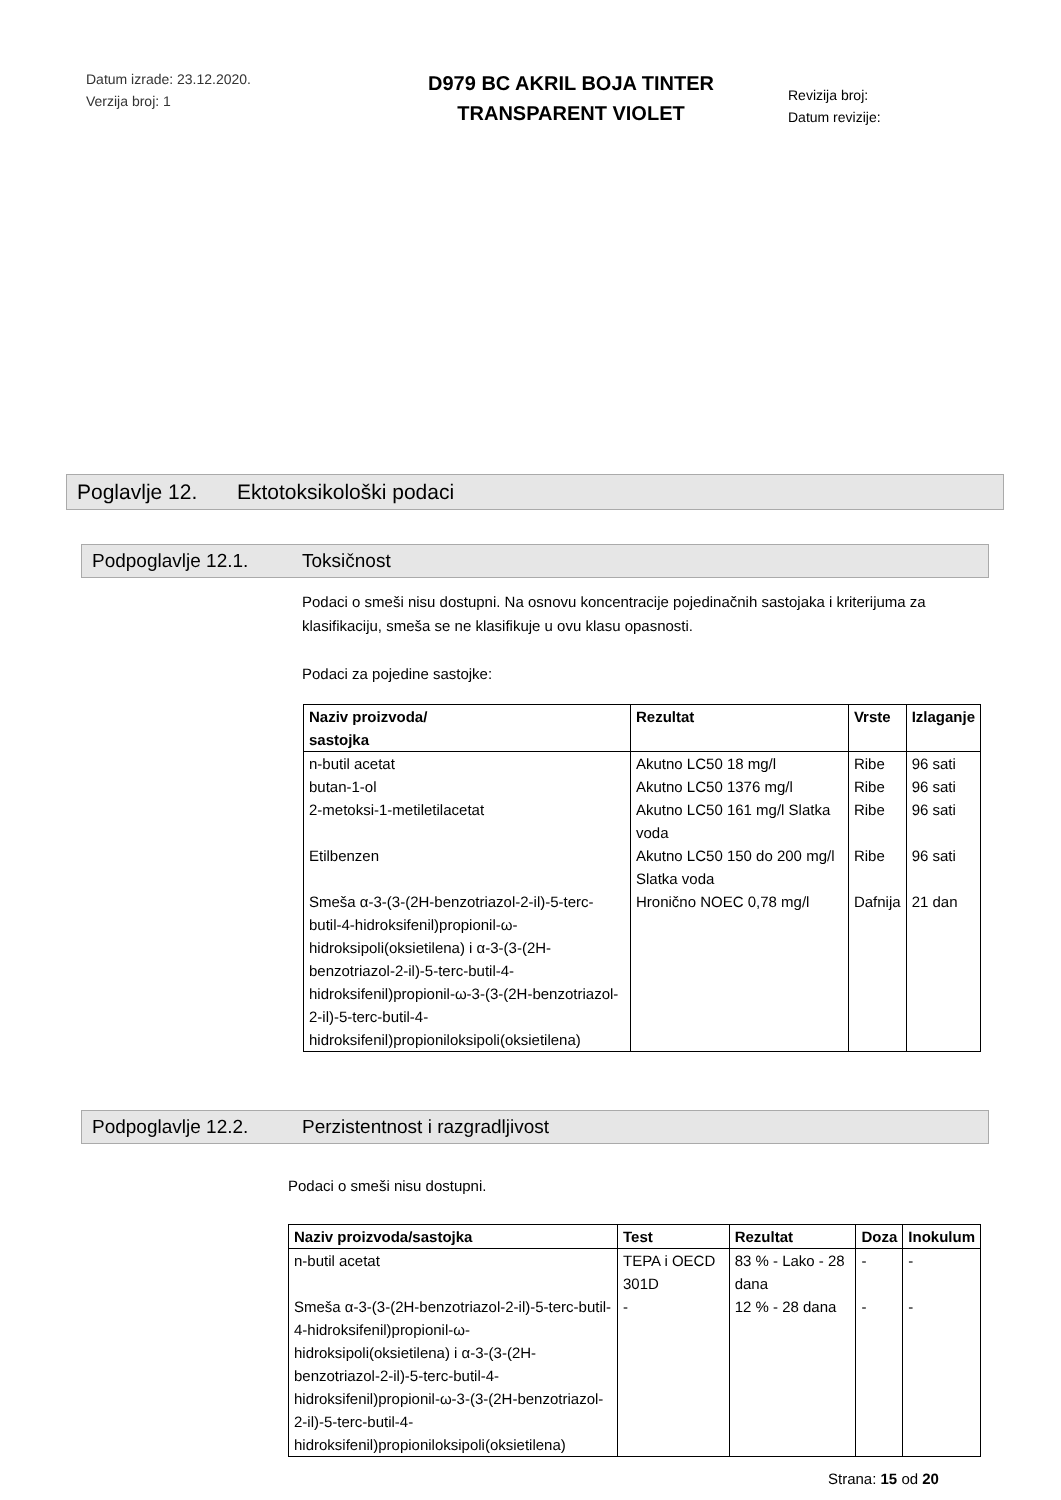Datum izrade: 23.12.2020.
Verzija broj: 1
D979 BC AKRIL BOJA TINTER
TRANSPARENT VIOLET
Revizija broj:
Datum revizije:
Poglavlje 12. Ektotoksikološki podaci
Podpoglavlje 12.1. Toksičnost
Podaci o smeši nisu dostupni. Na osnovu koncentracije pojedinačnih sastojaka i kriterijuma za klasifikaciju, smeša se ne klasifikuje u ovu klasu opasnosti.
Podaci za pojedine sastojke:
| Naziv proizvoda/ sastojka | Rezultat | Vrste | Izlaganje |
| --- | --- | --- | --- |
| n-butil acetat | Akutno LC50 18 mg/l | Ribe | 96 sati |
| butan-1-ol | Akutno LC50 1376 mg/l | Ribe | 96 sati |
| 2-metoksi-1-metiletilacetat | Akutno LC50 161 mg/l Slatka voda | Ribe | 96 sati |
| Etilbenzen | Akutno LC50 150 do 200 mg/l Slatka voda | Ribe | 96 sati |
| Smeša α-3-(3-(2H-benzotriazol-2-il)-5-terc-butil-4-hidroksifenil)propionil-ω-hidroksipoli(oksietilena) i α-3-(3-(2H-benzotriazol-2-il)-5-terc-butil-4-hidroksifenil)propionil-ω-3-(3-(2H-benzotriazol-2-il)-5-terc-butil-4-hidroksifenil)propioniloksipoli(oksietilena) | Hronično NOEC 0,78 mg/l | Dafnija | 21 dan |
Podpoglavlje 12.2. Perzistentnost i razgradljivost
Podaci o smeši nisu dostupni.
| Naziv proizvoda/sastojka | Test | Rezultat | Doza | Inokulum |
| --- | --- | --- | --- | --- |
| n-butil acetat | TEPA i OECD 301D | 83 % - Lako - 28 dana | - | - |
| Smeša α-3-(3-(2H-benzotriazol-2-il)-5-terc-butil-4-hidroksifenil)propionil-ω-hidroksipoli(oksietilena) i α-3-(3-(2H-benzotriazol-2-il)-5-terc-butil-4-hidroksifenil)propionil-ω-3-(3-(2H-benzotriazol-2-il)-5-terc-butil-4-hidroksifenil)propioniloksipoli(oksietilena) | - | 12 % - 28 dana | - | - |
Strana: 15 od 20